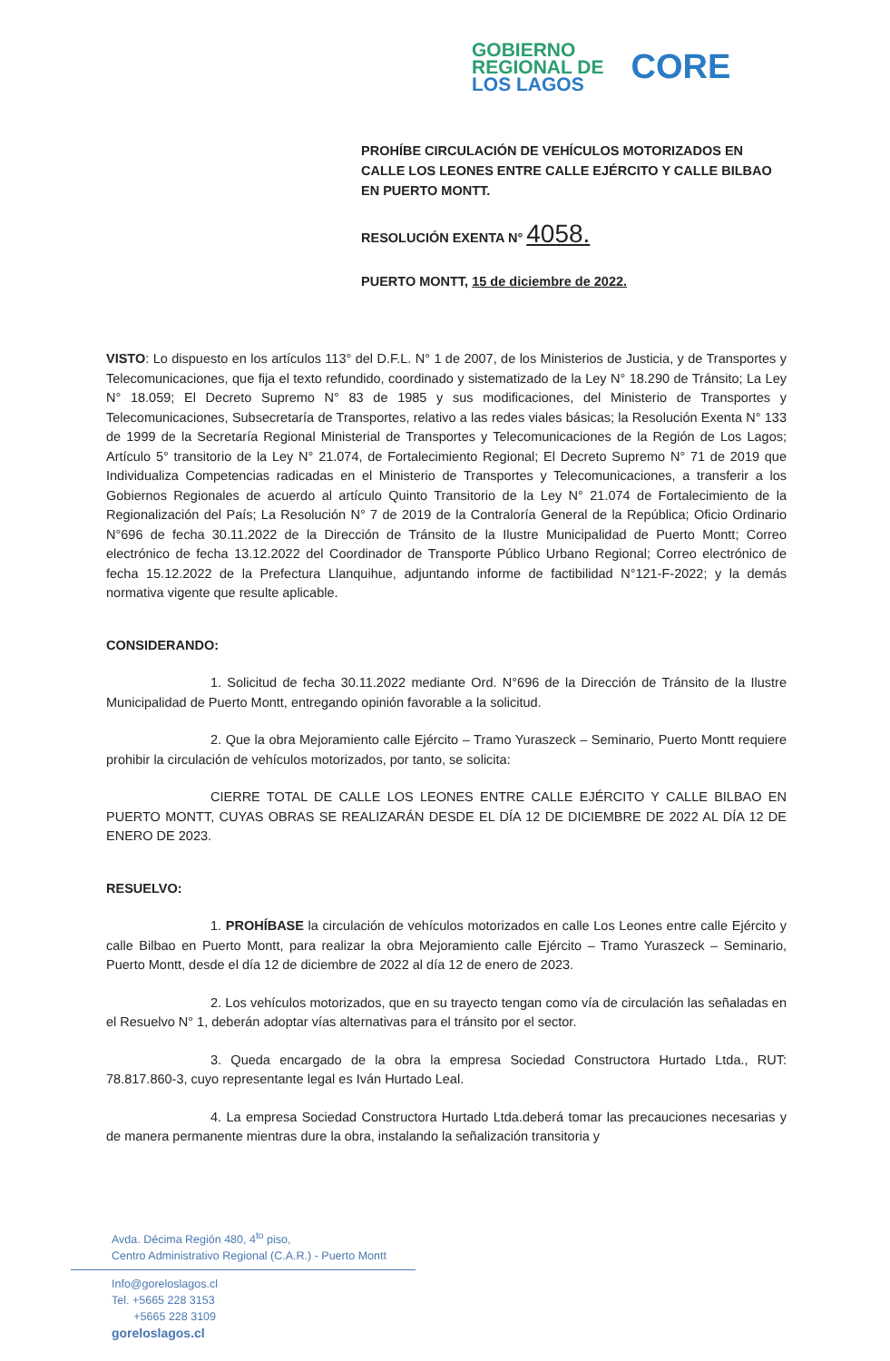GOBIERNO
REGIONAL DE
LOS LAGOS
CORE
PROHÍBE CIRCULACIÓN DE VEHÍCULOS MOTORIZADOS EN CALLE LOS LEONES ENTRE CALLE EJÉRCITO Y CALLE BILBAO EN PUERTO MONTT.
RESOLUCIÓN EXENTA N° 4058.
PUERTO MONTT, 15 de diciembre de 2022.
VISTO: Lo dispuesto en los artículos 113° del D.F.L. N° 1 de 2007, de los Ministerios de Justicia, y de Transportes y Telecomunicaciones, que fija el texto refundido, coordinado y sistematizado de la Ley N° 18.290 de Tránsito; La Ley N° 18.059; El Decreto Supremo N° 83 de 1985 y sus modificaciones, del Ministerio de Transportes y Telecomunicaciones, Subsecretaría de Transportes, relativo a las redes viales básicas; la Resolución Exenta N° 133 de 1999 de la Secretaría Regional Ministerial de Transportes y Telecomunicaciones de la Región de Los Lagos; Artículo 5° transitorio de la Ley N° 21.074, de Fortalecimiento Regional; El Decreto Supremo N° 71 de 2019 que Individualiza Competencias radicadas en el Ministerio de Transportes y Telecomunicaciones, a transferir a los Gobiernos Regionales de acuerdo al artículo Quinto Transitorio de la Ley N° 21.074 de Fortalecimiento de la Regionalización del País; La Resolución N° 7 de 2019 de la Contraloría General de la República; Oficio Ordinario N°696 de fecha 30.11.2022 de la Dirección de Tránsito de la Ilustre Municipalidad de Puerto Montt; Correo electrónico de fecha 13.12.2022 del Coordinador de Transporte Público Urbano Regional; Correo electrónico de fecha 15.12.2022 de la Prefectura Llanquihue, adjuntando informe de factibilidad N°121-F-2022; y la demás normativa vigente que resulte aplicable.
CONSIDERANDO:
1. Solicitud de fecha 30.11.2022 mediante Ord. N°696 de la Dirección de Tránsito de la Ilustre Municipalidad de Puerto Montt, entregando opinión favorable a la solicitud.
2. Que la obra Mejoramiento calle Ejército – Tramo Yuraszeck – Seminario, Puerto Montt requiere prohibir la circulación de vehículos motorizados, por tanto, se solicita:
CIERRE TOTAL DE CALLE LOS LEONES ENTRE CALLE EJÉRCITO Y CALLE BILBAO EN PUERTO MONTT, CUYAS OBRAS SE REALIZARÁN DESDE EL DÍA 12 DE DICIEMBRE DE 2022 AL DÍA 12 DE ENERO DE 2023.
RESUELVO:
1. PROHÍBASE la circulación de vehículos motorizados en calle Los Leones entre calle Ejército y calle Bilbao en Puerto Montt, para realizar la obra Mejoramiento calle Ejército – Tramo Yuraszeck – Seminario, Puerto Montt, desde el día 12 de diciembre de 2022 al día 12 de enero de 2023.
2. Los vehículos motorizados, que en su trayecto tengan como vía de circulación las señaladas en el Resuelvo N° 1, deberán adoptar vías alternativas para el tránsito por el sector.
3. Queda encargado de la obra la empresa Sociedad Constructora Hurtado Ltda., RUT: 78.817.860-3, cuyo representante legal es Iván Hurtado Leal.
4. La empresa Sociedad Constructora Hurtado Ltda.deberá tomar las precauciones necesarias y de manera permanente mientras dure la obra, instalando la señalización transitoria y
Avda. Décima Región 480, 4<sup>to</sup> piso,
Centro Administrativo Regional (C.A.R.) - Puerto Montt
Info@goreloslagos.cl
Tel. +5665 228 3153
+5665 228 3109
goreloslagos.cl